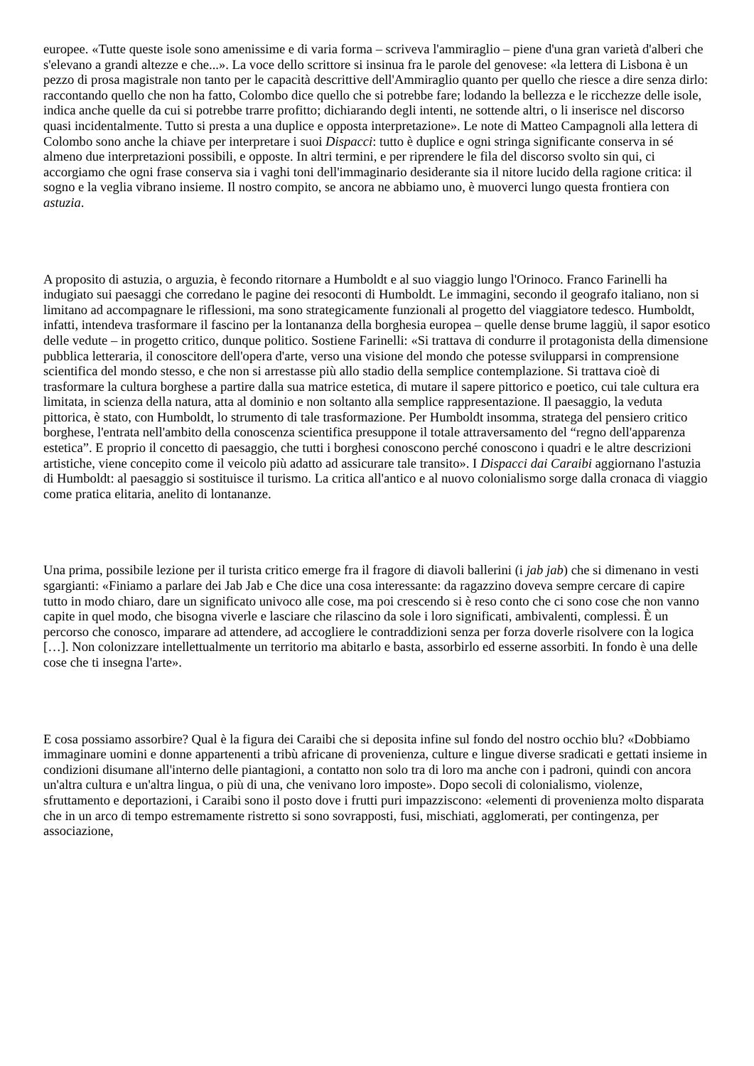europee. «Tutte queste isole sono amenissime e di varia forma – scriveva l'ammiraglio – piene d'una gran varietà d'alberi che s'elevano a grandi altezze e che...». La voce dello scrittore si insinua fra le parole del genovese: «la lettera di Lisbona è un pezzo di prosa magistrale non tanto per le capacità descrittive dell'Ammiraglio quanto per quello che riesce a dire senza dirlo: raccontando quello che non ha fatto, Colombo dice quello che si potrebbe fare; lodando la bellezza e le ricchezze delle isole, indica anche quelle da cui si potrebbe trarre profitto; dichiarando degli intenti, ne sottende altri, o li inserisce nel discorso quasi incidentalmente. Tutto si presta a una duplice e opposta interpretazione». Le note di Matteo Campagnoli alla lettera di Colombo sono anche la chiave per interpretare i suoi Dispacci: tutto è duplice e ogni stringa significante conserva in sé almeno due interpretazioni possibili, e opposte. In altri termini, e per riprendere le fila del discorso svolto sin qui, ci accorgiamo che ogni frase conserva sia i vaghi toni dell'immaginario desiderante sia il nitore lucido della ragione critica: il sogno e la veglia vibrano insieme. Il nostro compito, se ancora ne abbiamo uno, è muoverci lungo questa frontiera con astuzia.
A proposito di astuzia, o arguzia, è fecondo ritornare a Humboldt e al suo viaggio lungo l'Orinoco. Franco Farinelli ha indugiato sui paesaggi che corredano le pagine dei resoconti di Humboldt. Le immagini, secondo il geografo italiano, non si limitano ad accompagnare le riflessioni, ma sono strategicamente funzionali al progetto del viaggiatore tedesco. Humboldt, infatti, intendeva trasformare il fascino per la lontananza della borghesia europea – quelle dense brume laggiù, il sapor esotico delle vedute – in progetto critico, dunque politico. Sostiene Farinelli: «Si trattava di condurre il protagonista della dimensione pubblica letteraria, il conoscitore dell'opera d'arte, verso una visione del mondo che potesse svilupparsi in comprensione scientifica del mondo stesso, e che non si arrestasse più allo stadio della semplice contemplazione. Si trattava cioè di trasformare la cultura borghese a partire dalla sua matrice estetica, di mutare il sapere pittorico e poetico, cui tale cultura era limitata, in scienza della natura, atta al dominio e non soltanto alla semplice rappresentazione. Il paesaggio, la veduta pittorica, è stato, con Humboldt, lo strumento di tale trasformazione. Per Humboldt insomma, stratega del pensiero critico borghese, l'entrata nell'ambito della conoscenza scientifica presuppone il totale attraversamento del “regno dell'apparenza estetica”. E proprio il concetto di paesaggio, che tutti i borghesi conoscono perché conoscono i quadri e le altre descrizioni artistiche, viene concepito come il veicolo più adatto ad assicurare tale transito». I Dispacci dai Caraibi aggiornano l'astuzia di Humboldt: al paesaggio si sostituisce il turismo. La critica all'antico e al nuovo colonialismo sorge dalla cronaca di viaggio come pratica elitaria, anelito di lontananze.
Una prima, possibile lezione per il turista critico emerge fra il fragore di diavoli ballerini (i jab jab) che si dimenano in vesti sgargianti: «Finiamo a parlare dei Jab Jab e Che dice una cosa interessante: da ragazzino doveva sempre cercare di capire tutto in modo chiaro, dare un significato univoco alle cose, ma poi crescendo si è reso conto che ci sono cose che non vanno capite in quel modo, che bisogna viverle e lasciare che rilascino da sole i loro significati, ambivalenti, complessi. È un percorso che conosco, imparare ad attendere, ad accogliere le contraddizioni senza per forza doverle risolvere con la logica […]. Non colonizzare intellettualmente un territorio ma abitarlo e basta, assorbirlo ed esserne assorbiti. In fondo è una delle cose che ti insegna l'arte».
E cosa possiamo assorbire? Qual è la figura dei Caraibi che si deposita infine sul fondo del nostro occhio blu? «Dobbiamo immaginare uomini e donne appartenenti a tribù africane di provenienza, culture e lingue diverse sradicati e gettati insieme in condizioni disumane all'interno delle piantagioni, a contatto non solo tra di loro ma anche con i padroni, quindi con ancora un'altra cultura e un'altra lingua, o più di una, che venivano loro imposte». Dopo secoli di colonialismo, violenze, sfruttamento e deportazioni, i Caraibi sono il posto dove i frutti puri impazziscono: «elementi di provenienza molto disparata che in un arco di tempo estremamente ristretto si sono sovrapposti, fusi, mischiati, agglomerati, per contingenza, per associazione,